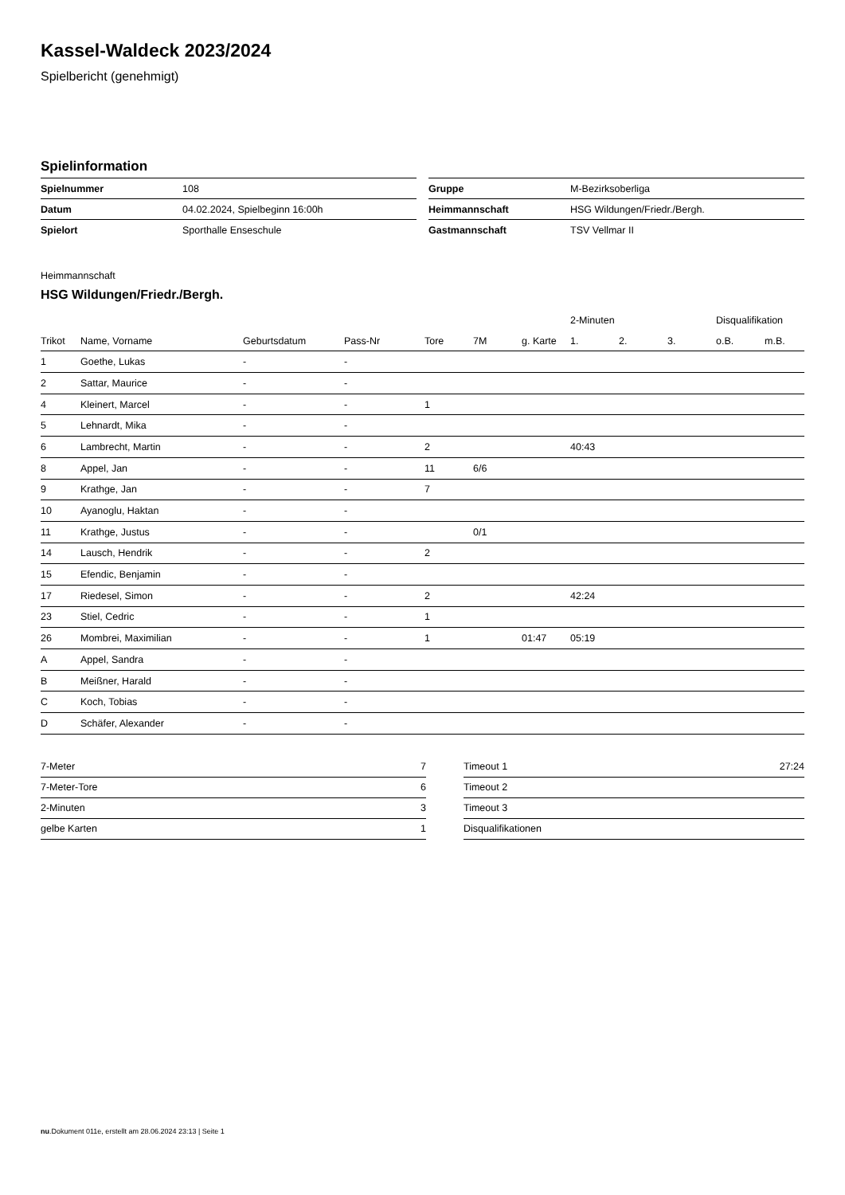Kassel-Waldeck 2023/2024
Spielbericht (genehmigt)
Spielinformation
| Spielnummer | 108 |
| Datum | 04.02.2024, Spielbeginn 16:00h |
| Spielort | Sporthalle Enseschule |
| Gruppe | M-Bezirksoberliga |
| Heimmannschaft | HSG Wildungen/Friedr./Bergh. |
| Gastmannschaft | TSV Vellmar II |
Heimmannschaft
HSG Wildungen/Friedr./Bergh.
| | | | | | | | 2-Minuten | | | Disqualifikation | |
| --- | --- | --- | --- | --- | --- | --- | --- | --- | --- | --- | --- |
| Trikot | Name, Vorname | Geburtsdatum | Pass-Nr | Tore | 7M | g. Karte | 1. | 2. | 3. | o.B. | m.B. |
| 1 | Goethe, Lukas | - | - | | | | | | | | |
| 2 | Sattar, Maurice | - | - | | | | | | | | |
| 4 | Kleinert, Marcel | - | - | 1 | | | | | | | |
| 5 | Lehnardt, Mika | - | - | | | | | | | | |
| 6 | Lambrecht, Martin | - | - | 2 | | | 40:43 | | | | |
| 8 | Appel, Jan | - | - | 11 | 6/6 | | | | | | |
| 9 | Krathge, Jan | - | - | 7 | | | | | | | |
| 10 | Ayanoglu, Haktan | - | - | | | | | | | | |
| 11 | Krathge, Justus | - | - | | 0/1 | | | | | | |
| 14 | Lausch, Hendrik | - | - | 2 | | | | | | | |
| 15 | Efendic, Benjamin | - | - | | | | | | | | |
| 17 | Riedesel, Simon | - | - | 2 | | | 42:24 | | | | |
| 23 | Stiel, Cedric | - | - | 1 | | | | | | | |
| 26 | Mombrei, Maximilian | - | - | 1 | | 01:47 | 05:19 | | | | |
| A | Appel, Sandra | - | - | | | | | | | | |
| B | Meißner, Harald | - | - | | | | | | | | |
| C | Koch, Tobias | - | - | | | | | | | | |
| D | Schäfer, Alexander | - | - | | | | | | | | |
| 7-Meter | 7 |
| 7-Meter-Tore | 6 |
| 2-Minuten | 3 |
| gelbe Karten | 1 |
| Timeout 1 | 27:24 |
| Timeout 2 | |
| Timeout 3 | |
| Disqualifikationen | |
nu.Dokument 011e, erstellt am 28.06.2024 23:13 | Seite 1